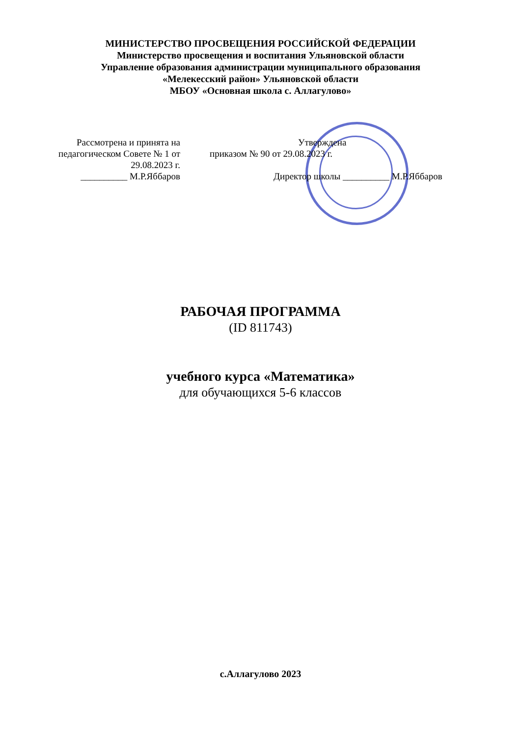МИНИСТЕРСТВО ПРОСВЕЩЕНИЯ РОССИЙСКОЙ ФЕДЕРАЦИИ
Министерство просвещения и воспитания Ульяновской области
Управление образования администрации муниципального образования
«Мелекесский район» Ульяновской области
МБОУ «Основная школа с. Аллагулово»
Рассмотрена и принята на
педагогическом Советe № 1 от
29.08.2023 г.
__________ М.Р.Яббаров
Утверждена
приказом № 90 от 29.08.2023 г.
Директор школы __________ М.Р.Яббаров
РАБОЧАЯ ПРОГРАММА
(ID 811743)
учебного курса «Математика»
для обучающихся 5-6 классов
с.Аллагулово 2023